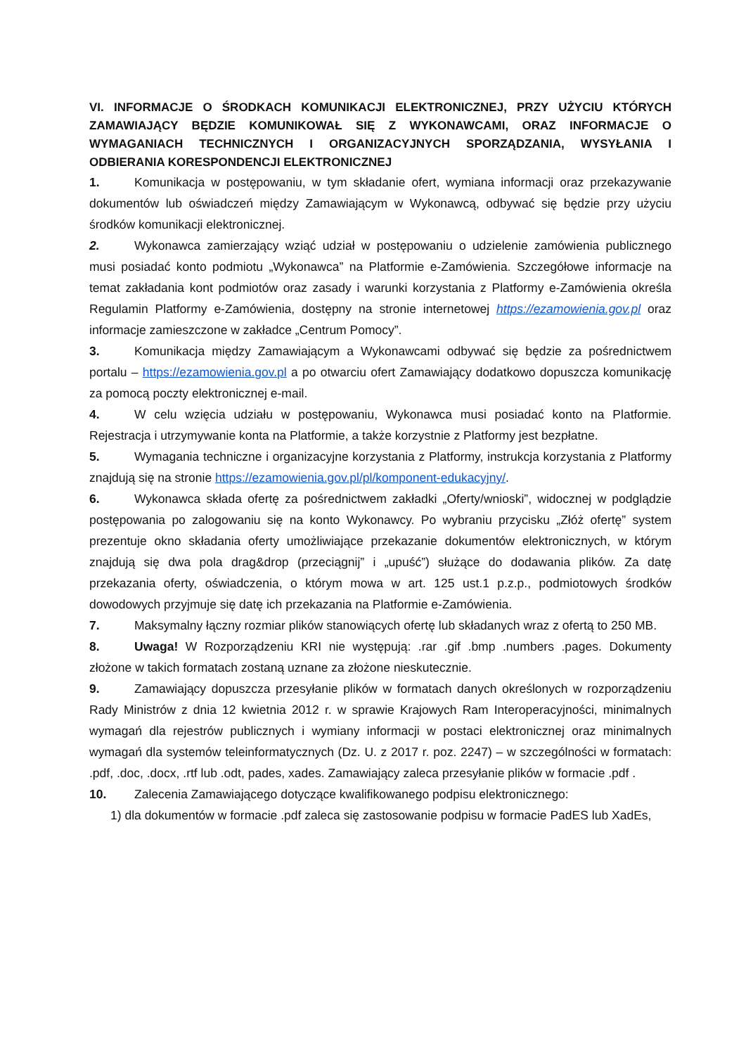VI. INFORMACJE O ŚRODKACH KOMUNIKACJI ELEKTRONICZNEJ, PRZY UŻYCIU KTÓRYCH ZAMAWIAJĄCY BĘDZIE KOMUNIKOWAŁ SIĘ Z WYKONAWCAMI, ORAZ INFORMACJE O WYMAGANIACH TECHNICZNYCH I ORGANIZACYJNYCH SPORZĄDZANIA, WYSYŁANIA I ODBIERANIA KORESPONDENCJI ELEKTRONICZNEJ
1. Komunikacja w postępowaniu, w tym składanie ofert, wymiana informacji oraz przekazywanie dokumentów lub oświadczeń między Zamawiającym w Wykonawcą, odbywać się będzie przy użyciu środków komunikacji elektronicznej.
2. Wykonawca zamierzający wziąć udział w postępowaniu o udzielenie zamówienia publicznego musi posiadać konto podmiotu „Wykonawca” na Platformie e-Zamówienia. Szczegółowe informacje na temat zakładania kont podmiotów oraz zasady i warunki korzystania z Platformy e-Zamówienia określa Regulamin Platformy e-Zamówienia, dostępny na stronie internetowej https://ezamowienia.gov.pl oraz informacje zamieszczone w zakładce „Centrum Pomocy”.
3. Komunikacja między Zamawiającym a Wykonawcami odbywać się będzie za pośrednictwem portalu – https://ezamowienia.gov.pl a po otwarciu ofert Zamawiający dodatkowo dopuszcza komunikację za pomocą poczty elektronicznej e-mail.
4. W celu wzięcia udziału w postępowaniu, Wykonawca musi posiadać konto na Platformie. Rejestracja i utrzymywanie konta na Platformie, a także korzystnie z Platformy jest bezpłatne.
5. Wymagania techniczne i organizacyjne korzystania z Platformy, instrukcja korzystania z Platformy znajdują się na stronie https://ezamowienia.gov.pl/pl/komponent-edukacyjny/.
6. Wykonawca składa ofertę za pośrednictwem zakładki „Oferty/wnioski”, widocznej w podglądzie postępowania po zalogowaniu się na konto Wykonawcy. Po wybraniu przycisku „Złóż ofertę” system prezentuje okno składania oferty umożliwiające przekazanie dokumentów elektronicznych, w którym znajdują się dwa pola drag&drop (przeciągnij” i „upuść”) służące do dodawania plików. Za datę przekazania oferty, oświadczenia, o którym mowa w art. 125 ust.1 p.z.p., podmiotowych środków dowodowych przyjmuje się datę ich przekazania na Platformie e-Zamówienia.
7. Maksymalny łączny rozmiar plików stanowiących ofertę lub składanych wraz z ofertą to 250 MB.
8. Uwaga! W Rozporządzeniu KRI nie występują: .rar .gif .bmp .numbers .pages. Dokumenty złożone w takich formatach zostaną uznane za złożone nieskutecznie.
9. Zamawiający dopuszcza przesyłanie plików w formatach danych określonych w rozporządzeniu Rady Ministrów z dnia 12 kwietnia 2012 r. w sprawie Krajowych Ram Interoperacyjności, minimalnych wymagań dla rejestrów publicznych i wymiany informacji w postaci elektronicznej oraz minimalnych wymagań dla systemów teleinformatycznych (Dz. U. z 2017 r. poz. 2247) – w szczególności w formatach: .pdf, .doc, .docx, .rtf lub .odt, pades, xades. Zamawiający zaleca przesyłanie plików w formacie .pdf .
10. Zalecenia Zamawiającego dotyczące kwalifikowanego podpisu elektronicznego:
1) dla dokumentów w formacie .pdf zaleca się zastosowanie podpisu w formacie PadES lub XadEs,